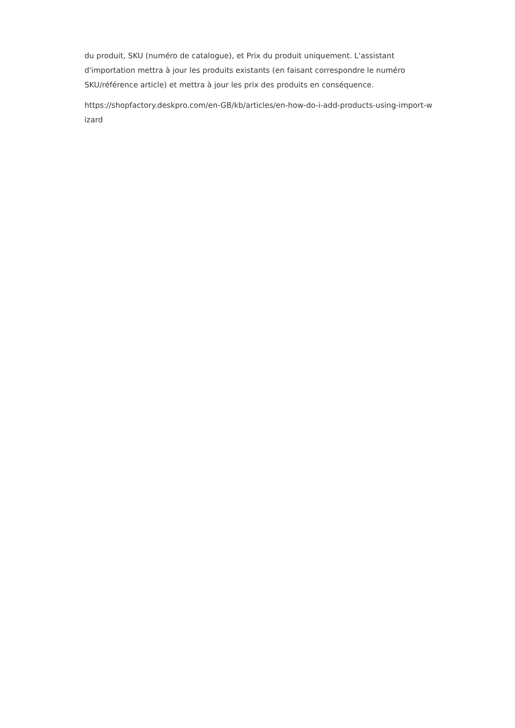du produit, SKU (numéro de catalogue), et Prix du produit uniquement. L'assistant
d'importation mettra à jour les produits existants (en faisant correspondre le numéro
SKU/référence article) et mettra à jour les prix des produits en conséquence.
https://shopfactory.deskpro.com/en-GB/kb/articles/en-how-do-i-add-products-using-import-w
izard